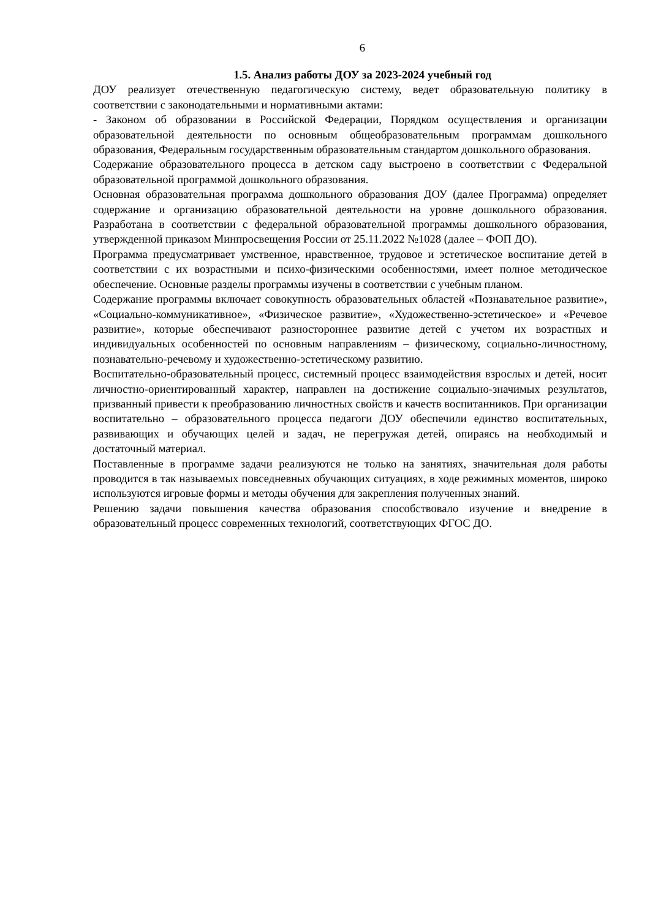6
1.5. Анализ работы ДОУ за 2023-2024 учебный год
ДОУ реализует отечественную педагогическую систему, ведет образовательную политику в соответствии с законодательными и нормативными актами:
- Законом об образовании в Российской Федерации, Порядком осуществления и организации образовательной деятельности по основным общеобразовательным программам дошкольного образования, Федеральным государственным образовательным стандартом дошкольного образования.
Содержание образовательного процесса в детском саду выстроено в соответствии с Федеральной образовательной программой дошкольного образования.
Основная образовательная программа дошкольного образования ДОУ (далее Программа) определяет содержание и организацию образовательной деятельности на уровне дошкольного образования. Разработана в соответствии с федеральной образовательной программы дошкольного образования, утвержденной приказом Минпросвещения России от 25.11.2022 №1028 (далее – ФОП ДО).
Программа предусматривает умственное, нравственное, трудовое и эстетическое воспитание детей в соответствии с их возрастными и психо-физическими особенностями, имеет полное методическое обеспечение. Основные разделы программы изучены в соответствии с учебным планом.
Содержание программы включает совокупность образовательных областей «Познавательное развитие», «Социально-коммуникативное», «Физическое развитие», «Художественно-эстетическое» и «Речевое развитие», которые обеспечивают разностороннее развитие детей с учетом их возрастных и индивидуальных особенностей по основным направлениям – физическому, социально-личностному, познавательно-речевому и художественно-эстетическому развитию.
Воспитательно-образовательный процесс, системный процесс взаимодействия взрослых и детей, носит личностно-ориентированный характер, направлен на достижение социально-значимых результатов, призванный привести к преобразованию личностных свойств и качеств воспитанников. При организации воспитательно – образовательного процесса педагоги ДОУ обеспечили единство воспитательных, развивающих и обучающих целей и задач, не перегружая детей, опираясь на необходимый и достаточный материал.
Поставленные в программе задачи реализуются не только на занятиях, значительная доля работы проводится в так называемых повседневных обучающих ситуациях, в ходе режимных моментов, широко используются игровые формы и методы обучения для закрепления полученных знаний.
Решению задачи повышения качества образования способствовало изучение и внедрение в образовательный процесс современных технологий, соответствующих ФГОС ДО.